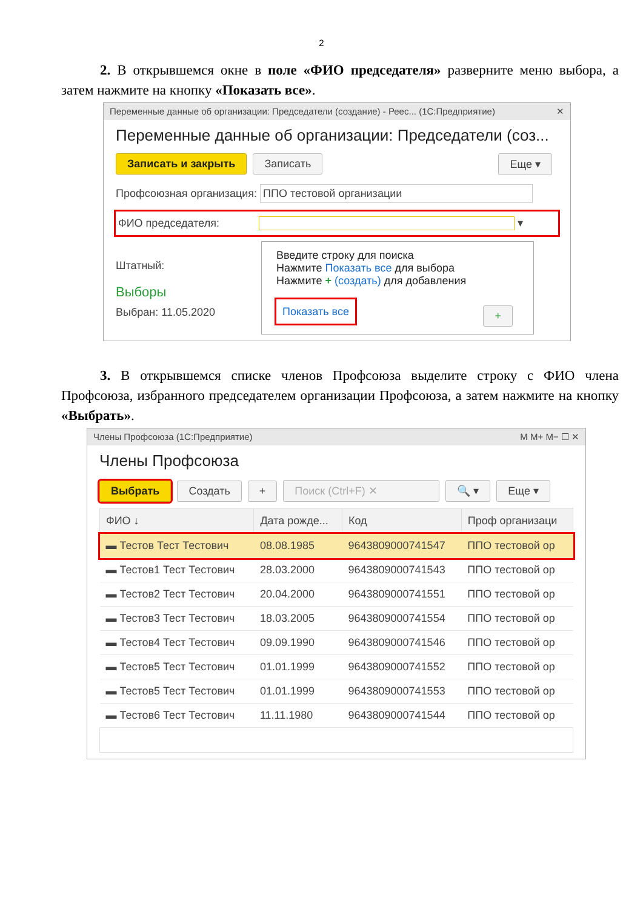2
2. В открывшемся окне в поле «ФИО председателя» разверните меню выбора, а затем нажмите на кнопку «Показать все».
Переменные данные об организации: Председатели (создание) - Реес... (1С:Предприятие) ✕
Переменные данные об организации: Председатели (соз...
Записать и закрыть Записать Еще ▾
Профсоюзная организация: ППО тестовой организации
ФИО председателя: ▾
Штатный:
Выборы
Выбран: 11.05.2020
Введите строку для поиска
Нажмите Показать все для выбора
Нажмите + (создать) для добавления
Показать все +
3. В открывшемся списке членов Профсоюза выделите строку с ФИО члена Профсоюза, избранного председателем организации Профсоюза, а затем нажмите на кнопку «Выбрать».
Члены Профсоюза (1С:Предприятие) M M+ M− ☐ ✕
Члены Профсоюза
Выбрать Создать + Поиск (Ctrl+F) ✕ 🔍 ▾ Еще ▾
| ФИО ↓ | Дата рожде... | Код | Проф организаци |
| --- | --- | --- | --- |
| ▬ Тестов Тест Тестович | 08.08.1985 | 9643809000741547 | ППО тестовой ор |
| ▬ Тестов1 Тест Тестович | 28.03.2000 | 9643809000741543 | ППО тестовой ор |
| ▬ Тестов2 Тест Тестович | 20.04.2000 | 9643809000741551 | ППО тестовой ор |
| ▬ Тестов3 Тест Тестович | 18.03.2005 | 9643809000741554 | ППО тестовой ор |
| ▬ Тестов4 Тест Тестович | 09.09.1990 | 9643809000741546 | ППО тестовой ор |
| ▬ Тестов5 Тест Тестович | 01.01.1999 | 9643809000741552 | ППО тестовой ор |
| ▬ Тестов5 Тест Тестович | 01.01.1999 | 9643809000741553 | ППО тестовой ор |
| ▬ Тестов6 Тест Тестович | 11.11.1980 | 9643809000741544 | ППО тестовой ор |